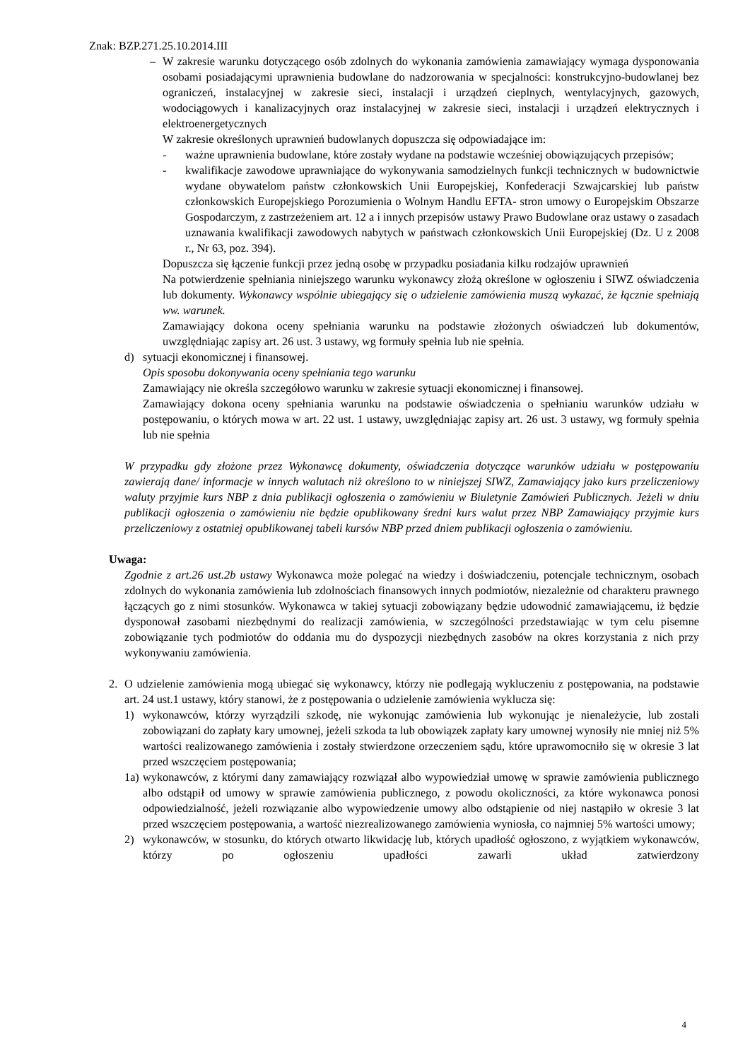Znak: BZP.271.25.10.2014.III
– W zakresie warunku dotyczącego osób zdolnych do wykonania zamówienia zamawiający wymaga dysponowania osobami posiadającymi uprawnienia budowlane do nadzorowania w specjalności: konstrukcyjno-budowlanej bez ograniczeń, instalacyjnej w zakresie sieci, instalacji i urządzeń cieplnych, wentylacyjnych, gazowych, wodociągowych i kanalizacyjnych oraz instalacyjnej w zakresie sieci, instalacji i urządzeń elektrycznych i elektroenergetycznych
W zakresie określonych uprawnień budowlanych dopuszcza się odpowiadające im:
- ważne uprawnienia budowlane, które zostały wydane na podstawie wcześniej obowiązujących przepisów;
- kwalifikacje zawodowe uprawniające do wykonywania samodzielnych funkcji technicznych w budownictwie wydane obywatelom państw członkowskich Unii Europejskiej, Konfederacji Szwajcarskiej lub państw członkowskich Europejskiego Porozumienia o Wolnym Handlu EFTA- stron umowy o Europejskim Obszarze Gospodarczym, z zastrzeżeniem art. 12 a i innych przepisów ustawy Prawo Budowlane oraz ustawy o zasadach uznawania kwalifikacji zawodowych nabytych w państwach członkowskich Unii Europejskiej (Dz. U z 2008 r., Nr 63, poz. 394).
Dopuszcza się łączenie funkcji przez jedną osobę w przypadku posiadania kilku rodzajów uprawnień
Na potwierdzenie spełniania niniejszego warunku wykonawcy złożą określone w ogłoszeniu i SIWZ oświadczenia lub dokumenty. Wykonawcy wspólnie ubiegający się o udzielenie zamówienia muszą wykazać, że łącznie spełniają ww. warunek.
Zamawiający dokona oceny spełniania warunku na podstawie złożonych oświadczeń lub dokumentów, uwzględniając zapisy art. 26 ust. 3 ustawy, wg formuły spełnia lub nie spełnia.
d) sytuacji ekonomicznej i finansowej.
Opis sposobu dokonywania oceny spełniania tego warunku
Zamawiający nie określa szczegółowo warunku w zakresie sytuacji ekonomicznej i finansowej.
Zamawiający dokona oceny spełniania warunku na podstawie oświadczenia o spełnianiu warunków udziału w postępowaniu, o których mowa w art. 22 ust. 1 ustawy, uwzględniając zapisy art. 26 ust. 3 ustawy, wg formuły spełnia lub nie spełnia
W przypadku gdy złożone przez Wykonawcę dokumenty, oświadczenia dotyczące warunków udziału w postępowaniu zawierają dane/ informacje w innych walutach niż określono to w niniejszej SIWZ, Zamawiający jako kurs przeliczeniowy waluty przyjmie kurs NBP z dnia publikacji ogłoszenia o zamówieniu w Biuletynie Zamówień Publicznych. Jeżeli w dniu publikacji ogłoszenia o zamówieniu nie będzie opublikowany średni kurs walut przez NBP Zamawiający przyjmie kurs przeliczeniowy z ostatniej opublikowanej tabeli kursów NBP przed dniem publikacji ogłoszenia o zamówieniu.
Uwaga:
Zgodnie z art.26 ust.2b ustawy Wykonawca może polegać na wiedzy i doświadczeniu, potencjale technicznym, osobach zdolnych do wykonania zamówienia lub zdolnościach finansowych innych podmiotów, niezależnie od charakteru prawnego łączących go z nimi stosunków. Wykonawca w takiej sytuacji zobowiązany będzie udowodnić zamawiającemu, iż będzie dysponował zasobami niezbędnymi do realizacji zamówienia, w szczególności przedstawiając w tym celu pisemne zobowiązanie tych podmiotów do oddania mu do dyspozycji niezbędnych zasobów na okres korzystania z nich przy wykonywaniu zamówienia.
2. O udzielenie zamówienia mogą ubiegać się wykonawcy, którzy nie podlegają wykluczeniu z postępowania, na podstawie art. 24 ust.1 ustawy, który stanowi, że z postępowania o udzielenie zamówienia wyklucza się:
1) wykonawców, którzy wyrządzili szkodę, nie wykonując zamówienia lub wykonując je nienależycie, lub zostali zobowiązani do zapłaty kary umownej, jeżeli szkoda ta lub obowiązek zapłaty kary umownej wynosiły nie mniej niż 5% wartości realizowanego zamówienia i zostały stwierdzone orzeczeniem sądu, które uprawomocniło się w okresie 3 lat przed wszczęciem postępowania;
1a)
wykonawców, z którymi dany zamawiający rozwiązał albo wypowiedział umowę w sprawie zamówienia publicznego albo odstąpił od umowy w sprawie zamówienia publicznego, z powodu okoliczności, za które wykonawca ponosi odpowiedzialność, jeżeli rozwiązanie albo wypowiedzenie umowy albo odstąpienie od niej nastąpiło w okresie 3 lat przed wszczęciem postępowania, a wartość niezrealizowanego zamówienia wyniosła, co najmniej 5% wartości umowy;
2) wykonawców, w stosunku, do których otwarto likwidację lub, których upadłość ogłoszono, z wyjątkiem wykonawców, którzy po ogłoszeniu upadłości zawarli układ zatwierdzony
4